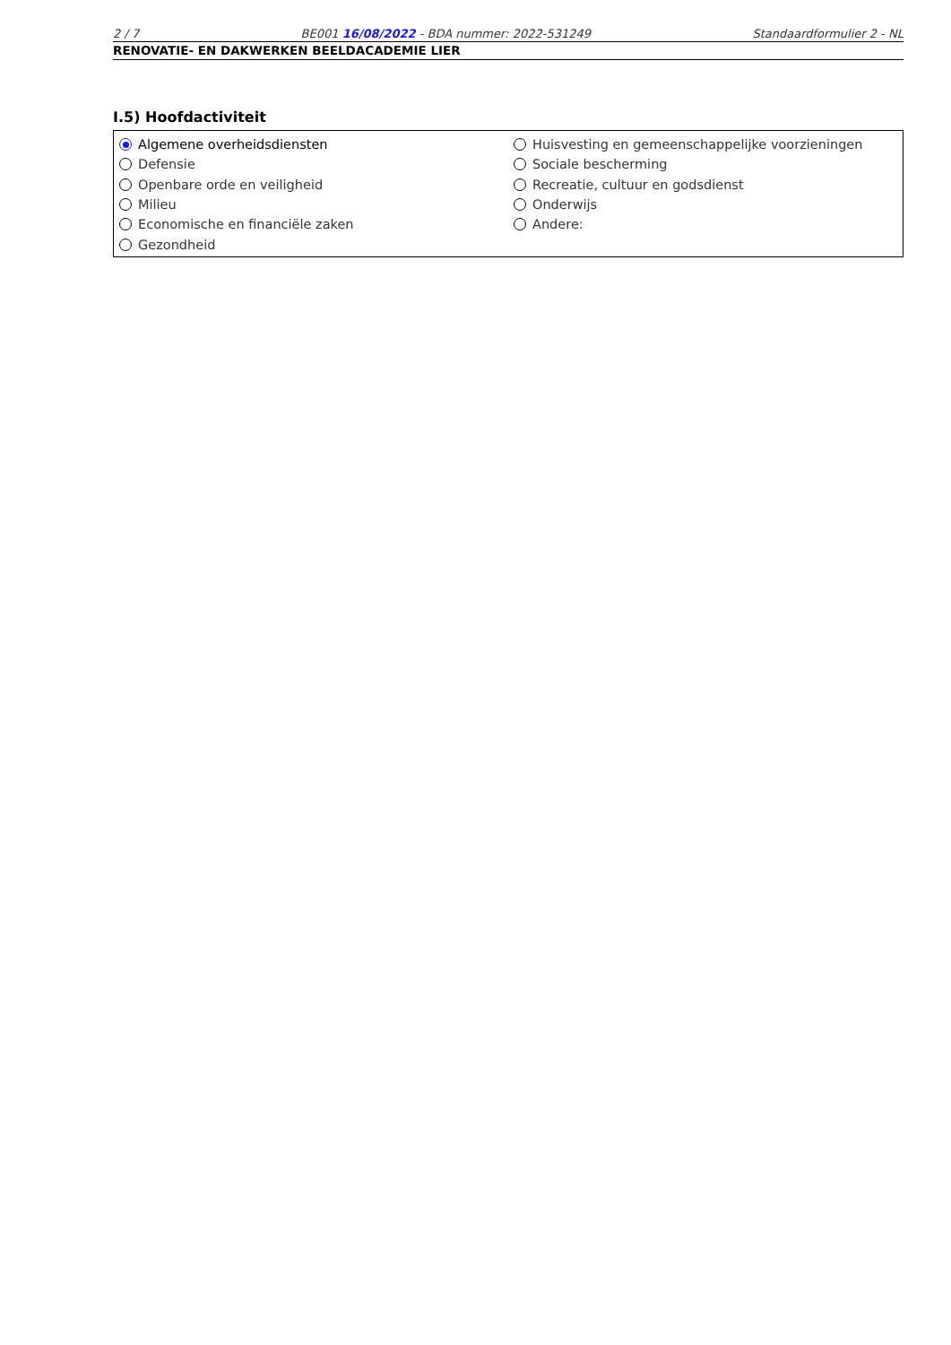2 / 7 BE001 16/08/2022 - BDA nummer: 2022-531249 Standaardformulier 2 - NL
RENOVATIE- EN DAKWERKEN BEELDACADEMIE LIER
I.5) Hoofdactiviteit
Algemene overheidsdiensten
Defensie
Openbare orde en veiligheid
Milieu
Economische en financiële zaken
Gezondheid
Huisvesting en gemeenschappelijke voorzieningen
Sociale bescherming
Recreatie, cultuur en godsdienst
Onderwijs
Andere: